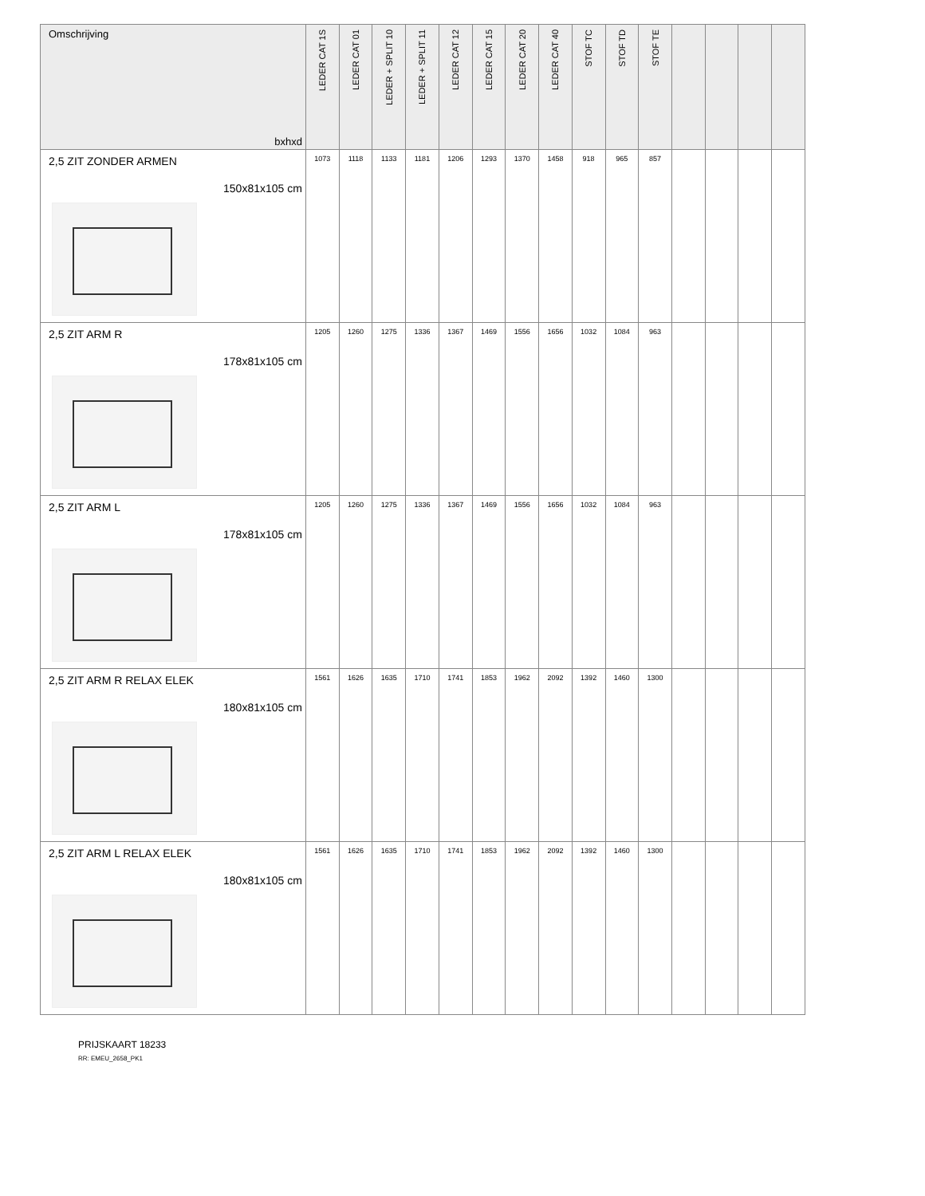| Omschrijving bxhxd | LEDER CAT 1S | LEDER CAT 01 | LEDER + SPLIT 10 | LEDER + SPLIT 11 | LEDER CAT 12 | LEDER CAT 15 | LEDER CAT 20 | LEDER CAT 40 | STOF TC | STOF TD | STOF TE | | | | |
| --- | --- | --- | --- | --- | --- | --- | --- | --- | --- | --- | --- | --- | --- | --- | --- |
| 2,5 ZIT ZONDER ARMEN 150x81x105 cm | 1073 | 1118 | 1133 | 1181 | 1206 | 1293 | 1370 | 1458 | 918 | 965 | 857 | | | | |
| 2,5 ZIT ARM R 178x81x105 cm | 1205 | 1260 | 1275 | 1336 | 1367 | 1469 | 1556 | 1656 | 1032 | 1084 | 963 | | | | |
| 2,5 ZIT ARM L 178x81x105 cm | 1205 | 1260 | 1275 | 1336 | 1367 | 1469 | 1556 | 1656 | 1032 | 1084 | 963 | | | | |
| 2,5 ZIT ARM R RELAX ELEK 180x81x105 cm | 1561 | 1626 | 1635 | 1710 | 1741 | 1853 | 1962 | 2092 | 1392 | 1460 | 1300 | | | | |
| 2,5 ZIT ARM L RELAX ELEK 180x81x105 cm | 1561 | 1626 | 1635 | 1710 | 1741 | 1853 | 1962 | 2092 | 1392 | 1460 | 1300 | | | | |
PRIJSKAART 18233
RR: EMEU_2658_PK1